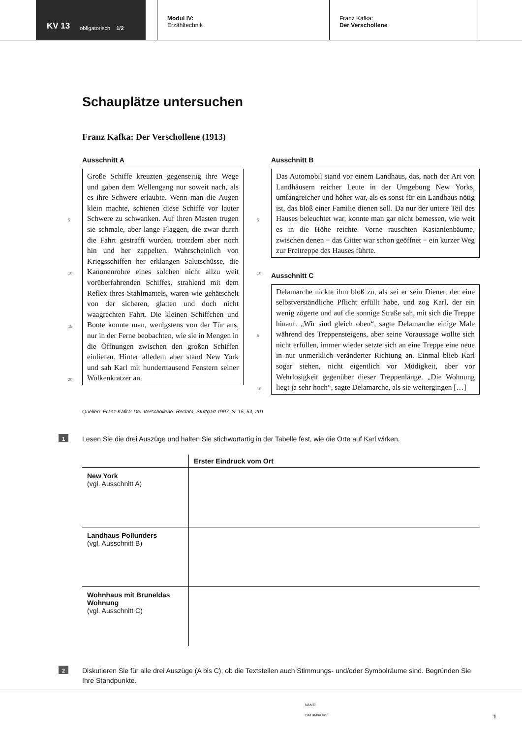KV 13 obligatorisch 1/2
Modul IV:
Erzähltechnik
Franz Kafka:
Der Verschollene
Schauplätze untersuchen
Franz Kafka: Der Verschollene (1913)
Ausschnitt A
Große Schiffe kreuzten gegenseitig ihre Wege und gaben dem Wellengang nur soweit nach, als es ihre Schwere erlaubte. Wenn man die Augen klein machte, schienen diese
5
Schiffe vor lauter Schwere zu schwanken. Auf ihren Masten trugen sie schmale, aber lange Flaggen, die zwar durch die Fahrt gestrafft wurden, trotzdem aber noch hin und her zappelten. Wahrscheinlich von Kriegs
10
schiffen her erklangen Salutschüsse, die Kanonenrohre eines solchen nicht allzu weit vorüberfahrenden Schiffes, strahlend mit dem Reflex ihres Stahlmantels, waren wie gehätschelt von der sicheren, glatten und
15
doch nicht waagrechten Fahrt. Die kleinen Schiffchen und Boote konnte man, wenigstens von der Tür aus, nur in der Ferne beobachten, wie sie in Mengen in die Öffnungen zwischen den großen Schiffen einliefen.
20
Hinter alledem aber stand New York und sah Karl mit hunderttausend Fenstern seiner Wolkenkratzer an.
Ausschnitt B
Das Automobil stand vor einem Landhaus, das, nach der Art von Landhäusern reicher Leute in der Umgebung New Yorks, umfangreicher und höher war, als es sonst für ein Landhaus nötig ist, das bloß einer Familie dienen soll. Da
5
nur der untere Teil des Hauses beleuchtet war, konnte man gar nicht bemessen, wie weit es in die Höhe reichte. Vorne rauschten Kastanienbäume, zwischen denen − das Gitter war schon geöffnet − ein kurzer Weg zur Freitreppe des
10
Hauses führte.
Ausschnitt C
Delamarche nickte ihm bloß zu, als sei er sein Diener, der eine selbstverständliche Pflicht erfüllt habe, und zog Karl, der ein wenig zögerte und auf die sonnige Straße sah, mit sich die Treppe hinauf. „Wir sind gleich oben“, sagte
5
Delamarche einige Male während des Treppensteigens, aber seine Voraussage wollte sich nicht erfüllen, immer wieder setzte sich an eine Treppe eine neue in nur unmerklich veränderter Richtung an. Einmal blieb Karl sogar stehen, nicht eigentlich vor Müdigkeit, aber vor Wehrlosig
10
keit gegenüber dieser Treppenlänge. „Die Wohnung liegt ja sehr hoch“, sagte Delamarche, als sie weitergingen […]
Quellen: Franz Kafka: Der Verschollene. Reclam, Stuttgart 1997, S. 15, 54, 201
1
Lesen Sie die drei Auszüge und halten Sie stichwortartig in der Tabelle fest, wie die Orte auf Karl wirken.
| | Erster Eindruck vom Ort |
| --- | --- |
| New York (vgl. Ausschnitt A) | |
| Landhaus Pollunders (vgl. Ausschnitt B) | |
| Wohnhaus mit Bruneldas Wohnung (vgl. Ausschnitt C) | |
2
Diskutieren Sie für alle drei Auszüge (A bis C), ob die Textstellen auch Stimmungs- und/oder Symbolräume sind. Begründen Sie Ihre Standpunkte.
NAME:
DATUM/KURS: 1